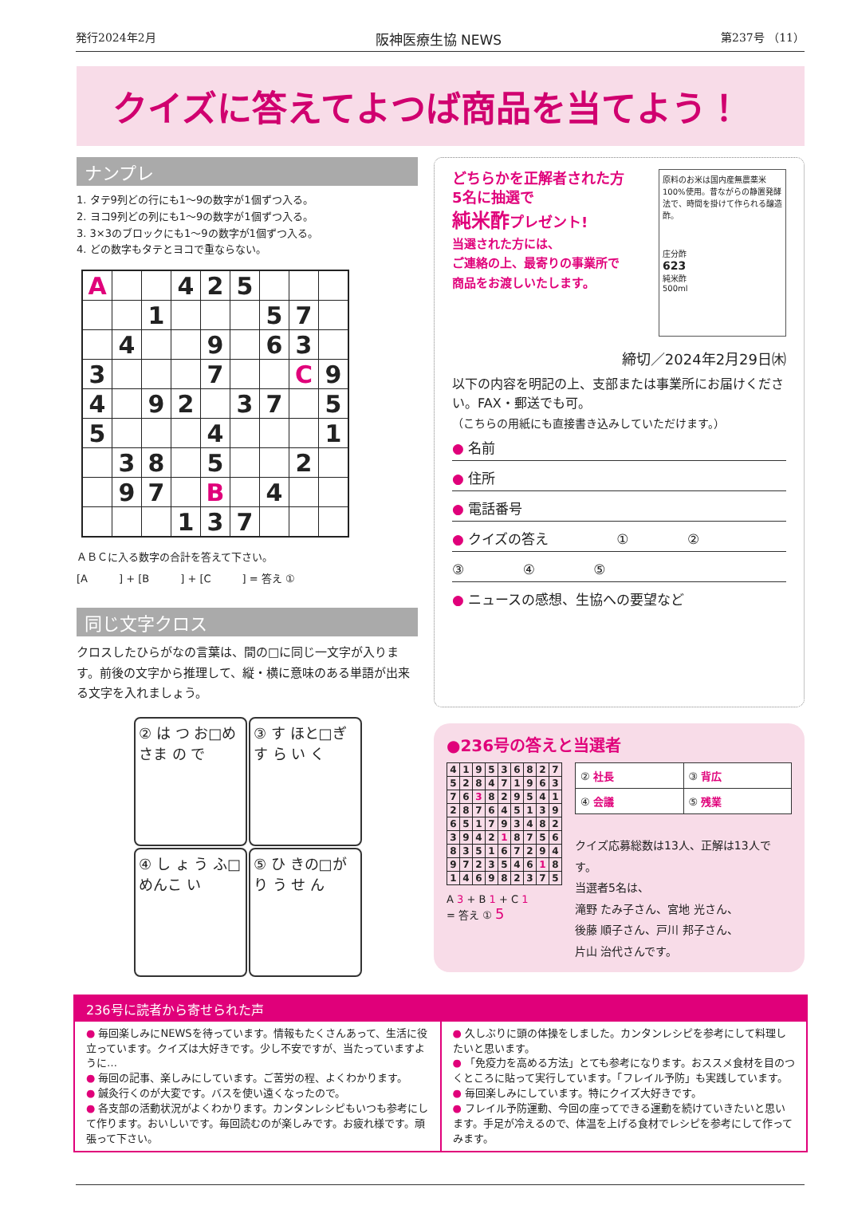発行2024年2月 阪神医療生協 NEWS 第237号 （11）
クイズに答えてよつば商品を当てよう！
ナンプレ
1. タテ9列どの行にも1〜9の数字が1個ずつ入る。
2. ヨコ9列どの列にも1〜9の数字が1個ずつ入る。
3. 3×3のブロックにも1〜9の数字が1個ずつ入る。
4. どの数字もタテとヨコで重ならない。
| A | | | 4 | 2 | 5 | | | |
| | | 1 | | | | 5 | 7 | |
| | 4 | | | 9 | | 6 | 3 | |
| 3 | | | | 7 | | | C | 9 |
| 4 | | 9 | 2 | | 3 | 7 | | 5 |
| 5 | | | | 4 | | | | 1 |
| | 3 | 8 | | 5 | | | 2 | |
| | 9 | 7 | | B | | 4 | | |
| | | | 1 | 3 | 7 | | | |
ＡＢＣに入る数字の合計を答えて下さい。
[A　　　] + [B　　　] + [C　　　] = 答え ①
同じ文字クロス
クロスしたひらがなの言葉は、間の□に同じ一文字が入ります。前後の文字から推理して、縦・横に意味のある単語が出来る文字を入れましょう。
| ② は つ お□めさま の で | ③ す ほと□ぎす ら い く |
| ④ し ょ う ふ□めんこ い | ⑤ ひ きの□がり う せ ん |
どちらかを正解者された方
5名に抽選で
純米酢プレゼント!
当選された方には、
ご連絡の上、最寄りの事業所で
商品をお渡しいたします。
原料のお米は国内産無農薬米100%使用。昔ながらの静置発酵法で、時間を掛けて作られる醸造酢。
庄分酢
623
純米酢
500ml
締切／2024年2月29日㈭
以下の内容を明記の上、支部または事業所にお届けください。FAX・郵送でも可。
（こちらの用紙にも直接書き込みしていただけます。）
● 名前
● 住所
● 電話番号
● クイズの答え　　　　　① 　　　　②
③ 　　　　④ 　　　　⑤
● ニュースの感想、生協への要望など
●236号の答えと当選者
| 4 | 1 | 9 | 5 | 3 | 6 | 8 | 2 | 7 |
| 5 | 2 | 8 | 4 | 7 | 1 | 9 | 6 | 3 |
| 7 | 6 | 3 | 8 | 2 | 9 | 5 | 4 | 1 |
| 2 | 8 | 7 | 6 | 4 | 5 | 1 | 3 | 9 |
| 6 | 5 | 1 | 7 | 9 | 3 | 4 | 8 | 2 |
| 3 | 9 | 4 | 2 | 1 | 8 | 7 | 5 | 6 |
| 8 | 3 | 5 | 1 | 6 | 7 | 2 | 9 | 4 |
| 9 | 7 | 2 | 3 | 5 | 4 | 6 | 1 | 8 |
| 1 | 4 | 6 | 9 | 8 | 2 | 3 | 7 | 5 |
A 3 + B 1 + C 1
= 答え ① 5
| ② 社長 | ③ 背広 |
| ④ 会議 | ⑤ 残業 |
クイズ応募総数は13人、正解は13人です。
当選者5名は、
滝野 たみ子さん、宮地 光さん、
後藤 順子さん、戸川 邦子さん、
片山 治代さんです。
236号に読者から寄せられた声
● 毎回楽しみにNEWSを待っています。情報もたくさんあって、生活に役立っています。クイズは大好きです。少し不安ですが、当たっていますように…
● 毎回の記事、楽しみにしています。ご苦労の程、よくわかります。
● 鍼灸行くのが大変です。バスを使い遠くなったので。
● 各支部の活動状況がよくわかります。カンタンレシピもいつも参考にして作ります。おいしいです。毎回読むのが楽しみです。お疲れ様です。頑張って下さい。
● 久しぶりに頭の体操をしました。カンタンレシピを参考にして料理したいと思います。
● 「免疫力を高める方法」とても参考になります。おススメ食材を目のつくところに貼って実行しています。「フレイル予防」も実践しています。
● 毎回楽しみにしています。特にクイズ大好きです。
● フレイル予防運動、今回の座ってできる運動を続けていきたいと思います。手足が冷えるので、体温を上げる食材でレシピを参考にして作ってみます。